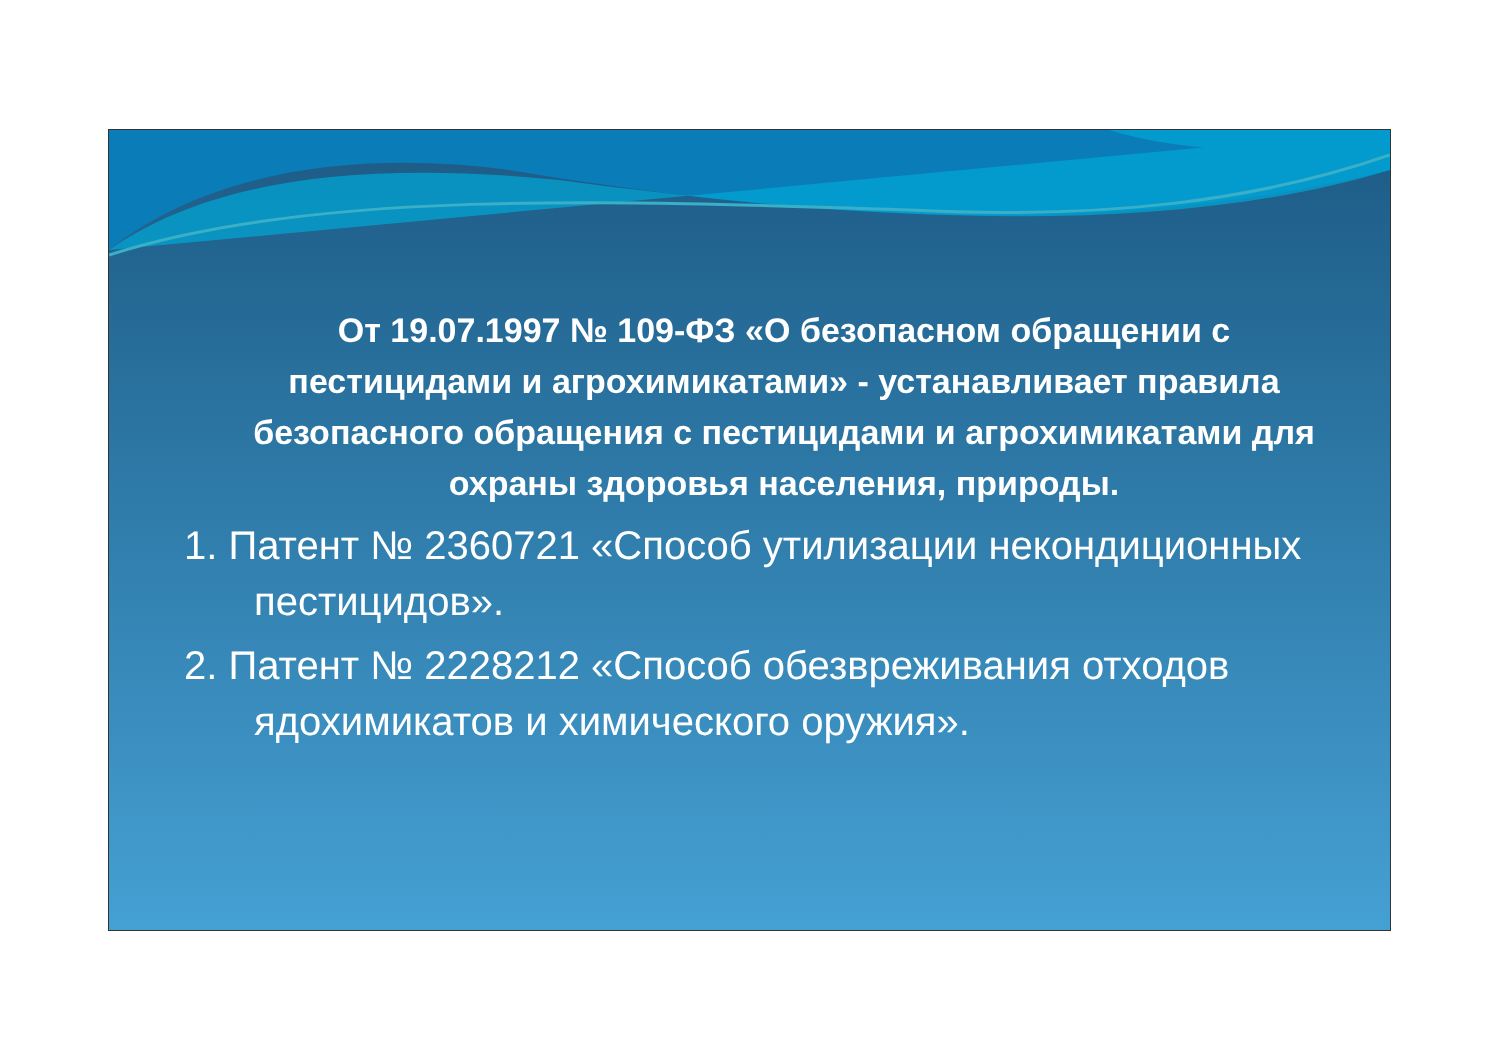От 19.07.1997 № 109-ФЗ «О безопасном обращении с пестицидами и агрохимикатами» - устанавливает правила безопасного обращения с пестицидами и агрохимикатами для охраны здоровья населения, природы.
1. Патент № 2360721 «Способ утилизации некондиционных пестицидов».
2. Патент № 2228212 «Способ обезвреживания отходов ядохимикатов и химического оружия».